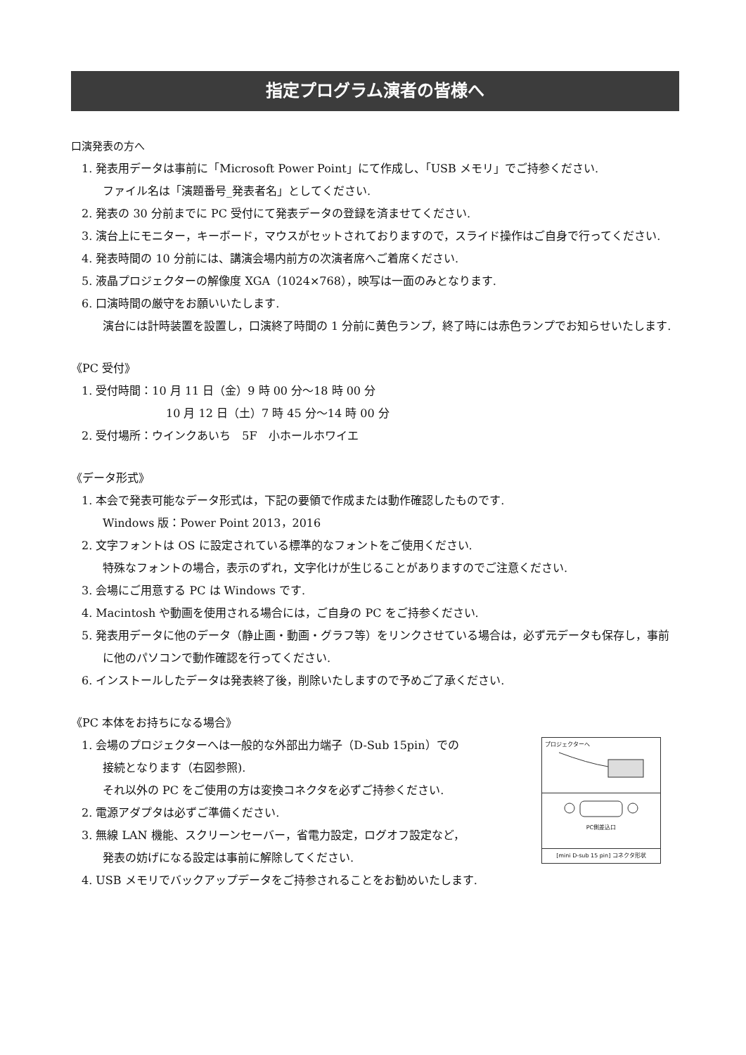指定プログラム演者の皆様へ
口演発表の方へ
1. 発表用データは事前に「Microsoft Power Point」にて作成し、「USB メモリ」でご持参ください.
ファイル名は「演題番号_発表者名」としてください.
2. 発表の 30 分前までに PC 受付にて発表データの登録を済ませてください.
3. 演台上にモニター，キーボード，マウスがセットされておりますので，スライド操作はご自身で行ってください.
4. 発表時間の 10 分前には、講演会場内前方の次演者席へご着席ください.
5. 液晶プロジェクターの解像度 XGA（1024×768），映写は一面のみとなります.
6. 口演時間の厳守をお願いいたします.
演台には計時装置を設置し，口演終了時間の 1 分前に黄色ランプ，終了時には赤色ランプでお知らせいたします.
《PC 受付》
1. 受付時間：10 月 11 日（金）9 時 00 分～18 時 00 分
10 月 12 日（土）7 時 45 分～14 時 00 分
2. 受付場所：ウインクあいち　5F　小ホールホワイエ
《データ形式》
1. 本会で発表可能なデータ形式は，下記の要領で作成または動作確認したものです.
Windows 版：Power Point 2013，2016
2. 文字フォントは OS に設定されている標準的なフォントをご使用ください.
特殊なフォントの場合，表示のずれ，文字化けが生じることがありますのでご注意ください.
3. 会場にご用意する PC は Windows です.
4. Macintosh や動画を使用される場合には，ご自身の PC をご持参ください.
5. 発表用データに他のデータ（静止画・動画・グラフ等）をリンクさせている場合は，必ず元データも保存し，事前に他のパソコンで動作確認を行ってください.
6. インストールしたデータは発表終了後，削除いたしますので予めご了承ください.
《PC 本体をお持ちになる場合》
プロジェクターへ
PC側差込口
[mini D-sub 15 pin] コネクタ形状
1. 会場のプロジェクターへは一般的な外部出力端子（D-Sub 15pin）での
接続となります（右図参照).
それ以外の PC をご使用の方は変換コネクタを必ずご持参ください.
2. 電源アダプタは必ずご準備ください.
3. 無線 LAN 機能、スクリーンセーバー，省電力設定，ログオフ設定など，
発表の妨げになる設定は事前に解除してください.
4. USB メモリでバックアップデータをご持参されることをお勧めいたします.